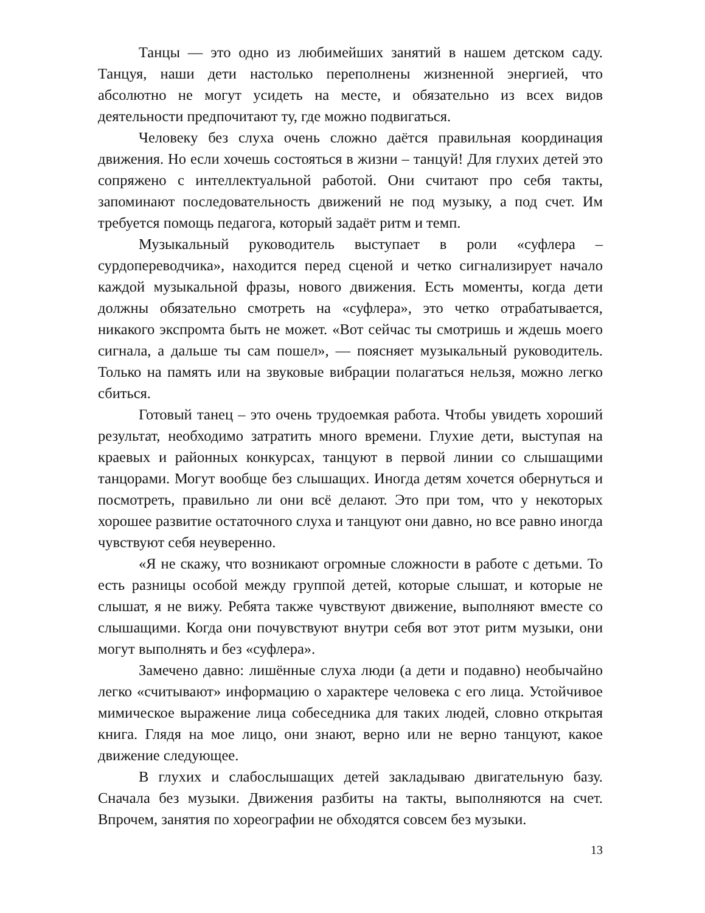Танцы — это одно из любимейших занятий в нашем детском саду. Танцуя, наши дети настолько переполнены жизненной энергией, что абсолютно не могут усидеть на месте, и обязательно из всех видов деятельности предпочитают ту, где можно подвигаться.
Человеку без слуха очень сложно даётся правильная координация движения. Но если хочешь состояться в жизни – танцуй! Для глухих детей это сопряжено с интеллектуальной работой. Они считают про себя такты, запоминают последовательность движений не под музыку, а под счет. Им требуется помощь педагога, который задаёт ритм и темп.
Музыкальный руководитель выступает в роли «суфлера – сурдопереводчика», находится перед сценой и четко сигнализирует начало каждой музыкальной фразы, нового движения. Есть моменты, когда дети должны обязательно смотреть на «суфлера», это четко отрабатывается, никакого экспромта быть не может. «Вот сейчас ты смотришь и ждешь моего сигнала, а дальше ты сам пошел», — поясняет музыкальный руководитель. Только на память или на звуковые вибрации полагаться нельзя, можно легко сбиться.
Готовый танец – это очень трудоемкая работа. Чтобы увидеть хороший результат, необходимо затратить много времени. Глухие дети, выступая на краевых и районных конкурсах, танцуют в первой линии со слышащими танцорами. Могут вообще без слышащих. Иногда детям хочется обернуться и посмотреть, правильно ли они всё делают. Это при том, что у некоторых хорошее развитие остаточного слуха и танцуют они давно, но все равно иногда чувствуют себя неуверенно.
«Я не скажу, что возникают огромные сложности в работе с детьми. То есть разницы особой между группой детей, которые слышат, и которые не слышат, я не вижу. Ребята также чувствуют движение, выполняют вместе со слышащими. Когда они почувствуют внутри себя вот этот ритм музыки, они могут выполнять и без «суфлера».
Замечено давно: лишённые слуха люди (а дети и подавно) необычайно легко «считывают» информацию о характере человека с его лица. Устойчивое мимическое выражение лица собеседника для таких людей, словно открытая книга. Глядя на мое лицо, они знают, верно или не верно танцуют, какое движение следующее.
В глухих и слабослышащих детей закладываю двигательную базу. Сначала без музыки. Движения разбиты на такты, выполняются на счет. Впрочем, занятия по хореографии не обходятся совсем без музыки.
13